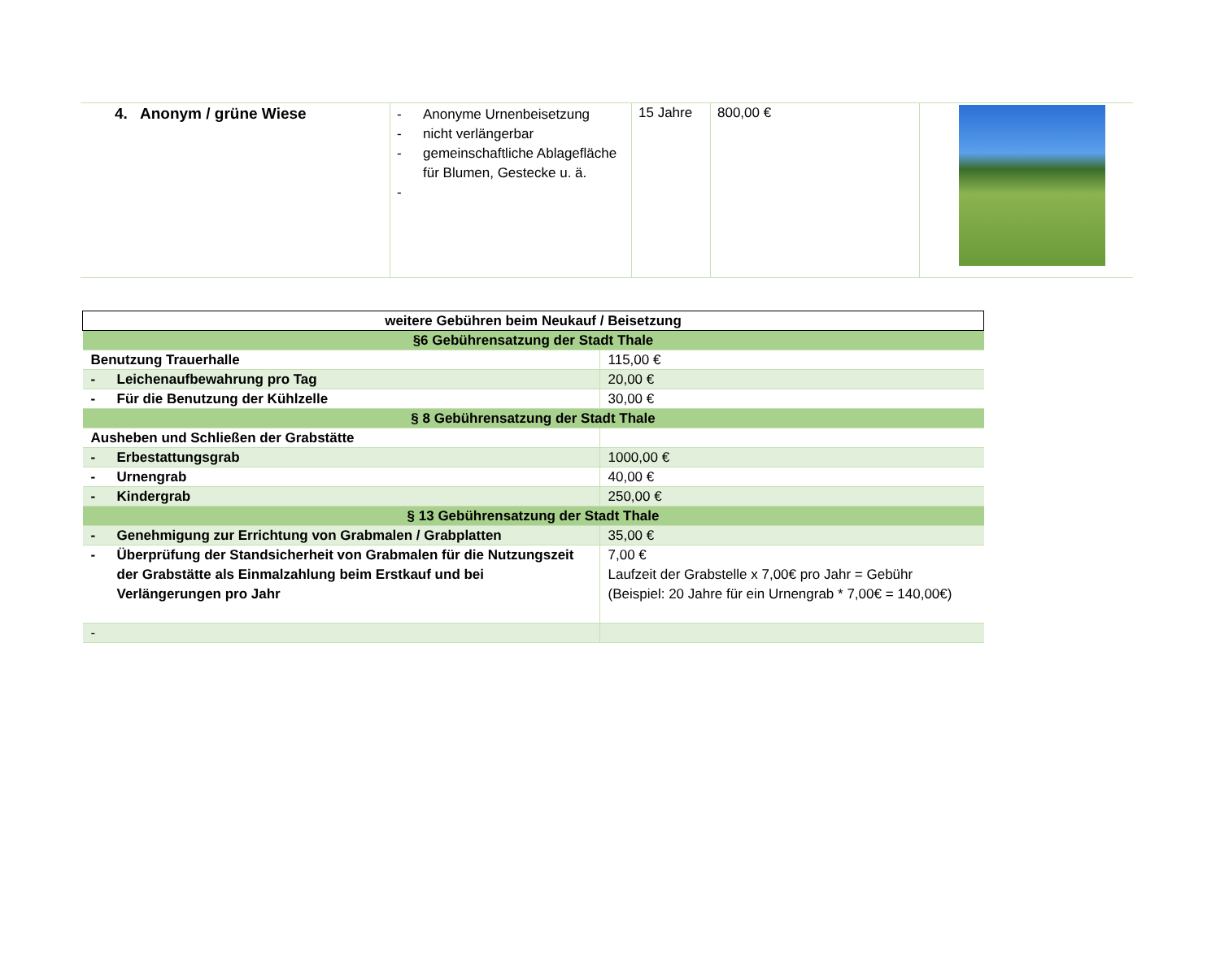| 4. Anonym / grüne Wiese | - Anonyme Urnenbeisetzung - nicht verlängerbar - gemeinschaftliche Ablagefläche für Blumen, Gestecke u. ä. - | 15 Jahre | 800,00 € | |
| weitere Gebühren beim Neukauf / Beisetzung | |
| --- | --- |
| §6 Gebührensatzung der Stadt Thale | |
| Benutzung Trauerhalle | 115,00 € |
| - Leichenaufbewahrung pro Tag | 20,00 € |
| - Für die Benutzung der Kühlzelle | 30,00 € |
| § 8 Gebührensatzung der Stadt Thale | |
| Ausheben und Schließen der Grabstätte | |
| - Erbestattungsgrab | 1000,00 € |
| - Urnengrab | 40,00 € |
| - Kindergrab | 250,00 € |
| § 13 Gebührensatzung der Stadt Thale | |
| - Genehmigung zur Errichtung von Grabmalen / Grabplatten | 35,00 € |
| - Überprüfung der Standsicherheit von Grabmalen für die Nutzungszeit der Grabstätte als Einmalzahlung beim Erstkauf und bei Verlängerungen pro Jahr | 7,00 € Laufzeit der Grabstelle x 7,00€ pro Jahr = Gebühr (Beispiel: 20 Jahre für ein Urnengrab * 7,00€ = 140,00€) |
| - | |